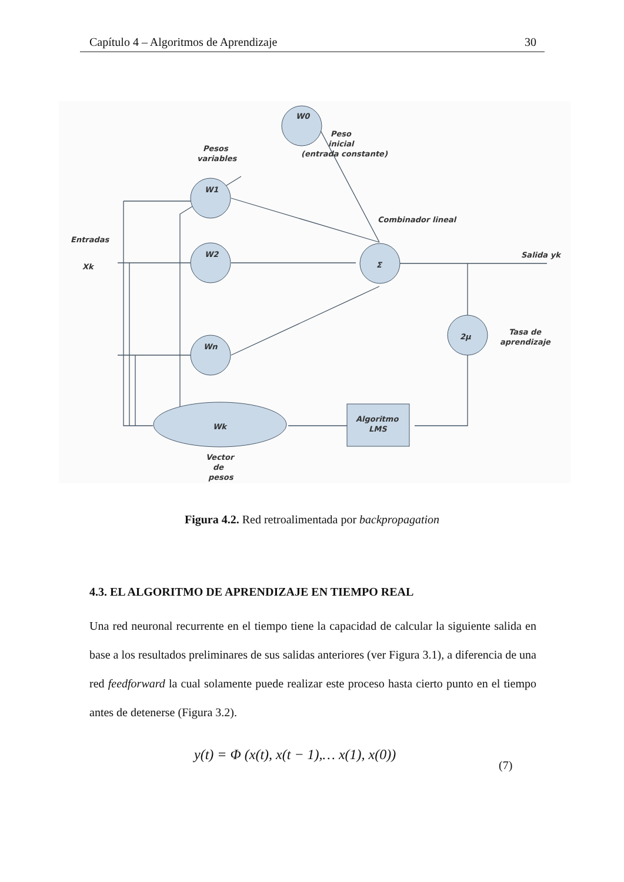Capítulo 4 – Algoritmos de Aprendizaje 30
W0
Peso
inicial
(entrada constante)
Pesos
variables
W1
W2
Wn
Entradas
Xk
Combinador lineal
Σ
Salida yk
2μ
Tasa de
aprendizaje
Wk
Algoritmo
LMS
Vector
de
pesos
Figura 4.2. Red retroalimentada por backpropagation
4.3. EL ALGORITMO DE APRENDIZAJE EN TIEMPO REAL
Una red neuronal recurrente en el tiempo tiene la capacidad de calcular la siguiente salida en base a los resultados preliminares de sus salidas anteriores (ver Figura 3.1), a diferencia de una red feedforward la cual solamente puede realizar este proceso hasta cierto punto en el tiempo antes de detenerse (Figura 3.2).
y(t) = Φ (x(t), x(t − 1),… x(1), x(0))
(7)